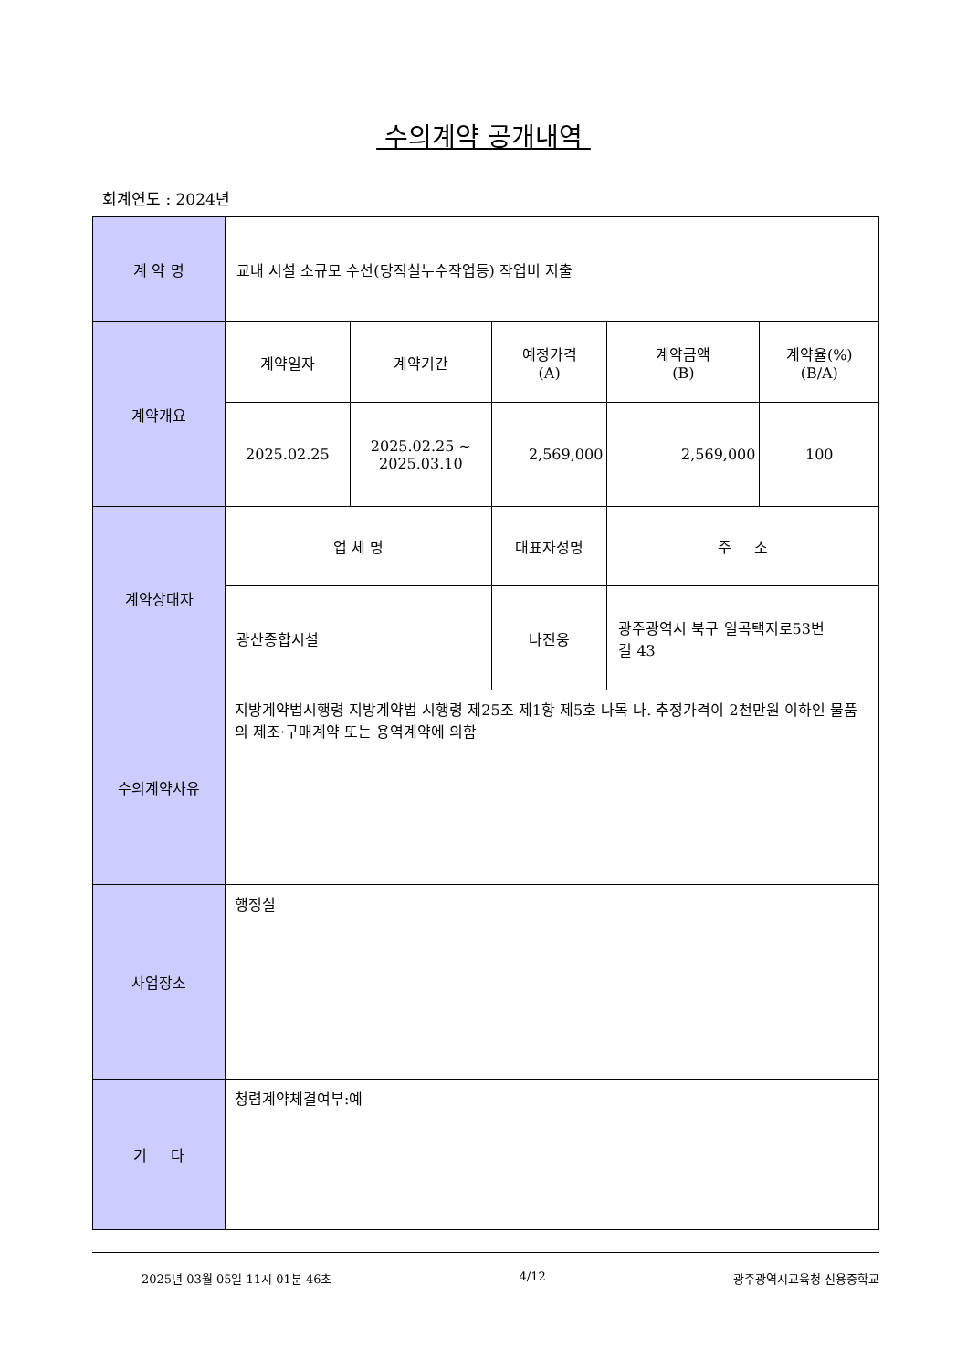수의계약 공개내역
회계연도 : 2024년
| 계 약 명 | 교내 시설 소규모 수선(당직실누수작업등) 작업비 지출 | | | | |
| 계약개요 | 계약일자 | 계약기간 | 예정가격 (A) | 계약금액 (B) | 계약율(%) (B/A) |
| | 2025.02.25 | 2025.02.25 ~ 2025.03.10 | 2,569,000 | 2,569,000 | 100 |
| 계약상대자 | 업 체 명 | | 대표자성명 | 주 소 | |
| | 광산종합시설 | | 나진웅 | 광주광역시 북구 일곡택지로53번 길 43 | |
| 수의계약사유 | 지방계약법시행령 지방계약법 시행령 제25조 제1항 제5호 나목 나. 추정가격이 2천만원 이하인 물품의 제조·구매계약 또는 용역계약에 의함 | | | | |
| 사업장소 | 행정실 | | | | |
| 기 타 | 청렴계약체결여부:예 | | | | |
2025년 03월 05일 11시 01분 46초 4/12 광주광역시교육청 신용중학교